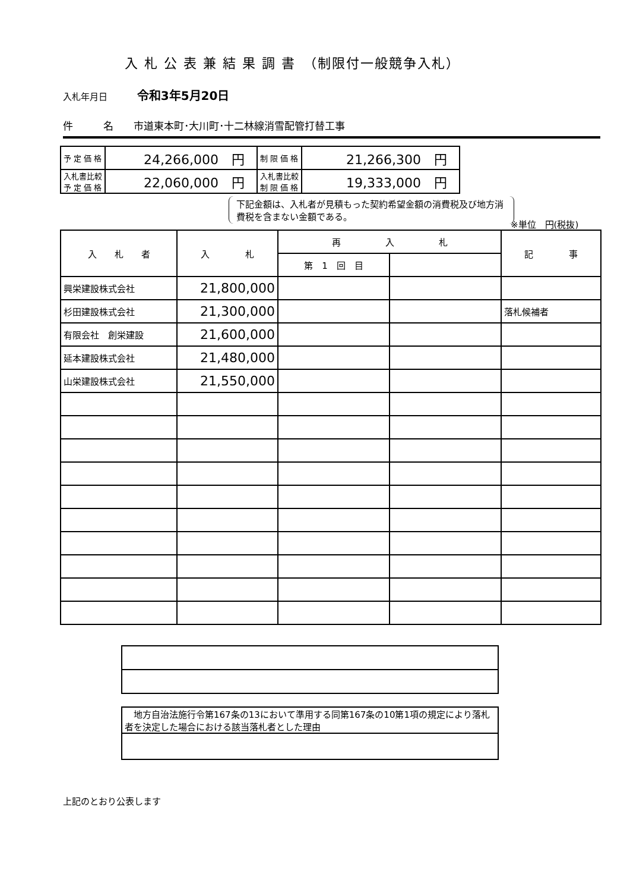入 札 公 表 兼 結 果 調 書　（制限付一般競争入札）
入札年月日 令和3年5月20日
件　　　名　　市道東本町･大川町･十二林線消雪配管打替工事
| 予 定 価 格 | 24,266,000 円 | 制 限 価 格 | 21,266,300 円 |
| 入札書比較 予 定 価 格 | 22,060,000 円 | 入札書比較 制 限 価 格 | 19,333,000 円 |
下記金額は、入札者が見積もった契約希望金額の消費税及び地方消費税を含まない金額である。
※単位　円(税抜)
| 入 札 者 | 入 札 | 再 入 札 | | 記 事 |
| --- | --- | --- | --- | --- |
| | | 第 1 回 目 | | |
| 興栄建設株式会社 | 21,800,000 | | | |
| 杉田建設株式会社 | 21,300,000 | | | 落札候補者 |
| 有限会社 創栄建設 | 21,600,000 | | | |
| 延本建設株式会社 | 21,480,000 | | | |
| 山栄建設株式会社 | 21,550,000 | | | |
| 地方自治法施行令第167条の13において準用する同第167条の10第1項の規定により落札者を決定した場合における該当落札者とした理由 |
上記のとおり公表します